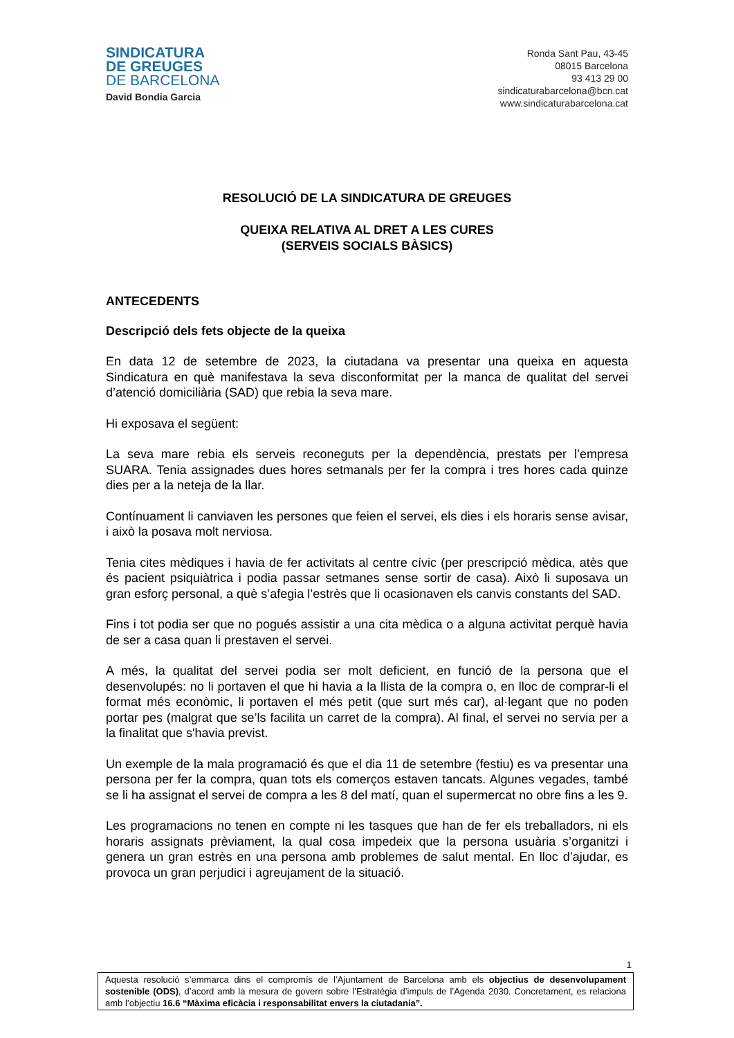SINDICATURA
DE GREUGES
DE BARCELONA
David Bondia Garcia
Ronda Sant Pau, 43-45
08015 Barcelona
93 413 29 00
sindicaturabarcelona@bcn.cat
www.sindicaturabarcelona.cat
RESOLUCIÓ DE LA SINDICATURA DE GREUGES
QUEIXA RELATIVA AL DRET A LES CURES
(SERVEIS SOCIALS BÀSICS)
ANTECEDENTS
Descripció dels fets objecte de la queixa
En data 12 de setembre de 2023, la ciutadana va presentar una queixa en aquesta Sindicatura en què manifestava la seva disconformitat per la manca de qualitat del servei d’atenció domiciliària (SAD) que rebia la seva mare.
Hi exposava el següent:
La seva mare rebia els serveis reconeguts per la dependència, prestats per l’empresa SUARA. Tenia assignades dues hores setmanals per fer la compra i tres hores cada quinze dies per a la neteja de la llar.
Contínuament li canviaven les persones que feien el servei, els dies i els horaris sense avisar, i això la posava molt nerviosa.
Tenia cites mèdiques i havia de fer activitats al centre cívic (per prescripció mèdica, atès que és pacient psiquiàtrica i podia passar setmanes sense sortir de casa). Això li suposava un gran esforç personal, a què s’afegia l’estrès que li ocasionaven els canvis constants del SAD.
Fins i tot podia ser que no pogués assistir a una cita mèdica o a alguna activitat perquè havia de ser a casa quan li prestaven el servei.
A més, la qualitat del servei podia ser molt deficient, en funció de la persona que el desenvolupés: no li portaven el que hi havia a la llista de la compra o, en lloc de comprar-li el format més econòmic, li portaven el més petit (que surt més car), al·legant que no poden portar pes (malgrat que se’ls facilita un carret de la compra). Al final, el servei no servia per a la finalitat que s'havia previst.
Un exemple de la mala programació és que el dia 11 de setembre (festiu) es va presentar una persona per fer la compra, quan tots els comerços estaven tancats. Algunes vegades, també se li ha assignat el servei de compra a les 8 del matí, quan el supermercat no obre fins a les 9.
Les programacions no tenen en compte ni les tasques que han de fer els treballadors, ni els horaris assignats prèviament, la qual cosa impedeix que la persona usuària s’organitzi i genera un gran estrès en una persona amb problemes de salut mental. En lloc d’ajudar, es provoca un gran perjudici i agreujament de la situació.
1
Aquesta resolució s’emmarca dins el compromís de l’Ajuntament de Barcelona amb els objectius de desenvolupament sostenible (ODS), d’acord amb la mesura de govern sobre l’Estratègia d’impuls de l’Agenda 2030. Concretament, es relaciona amb l’objectiu 16.6 “Màxima eficàcia i responsabilitat envers la ciutadania”.